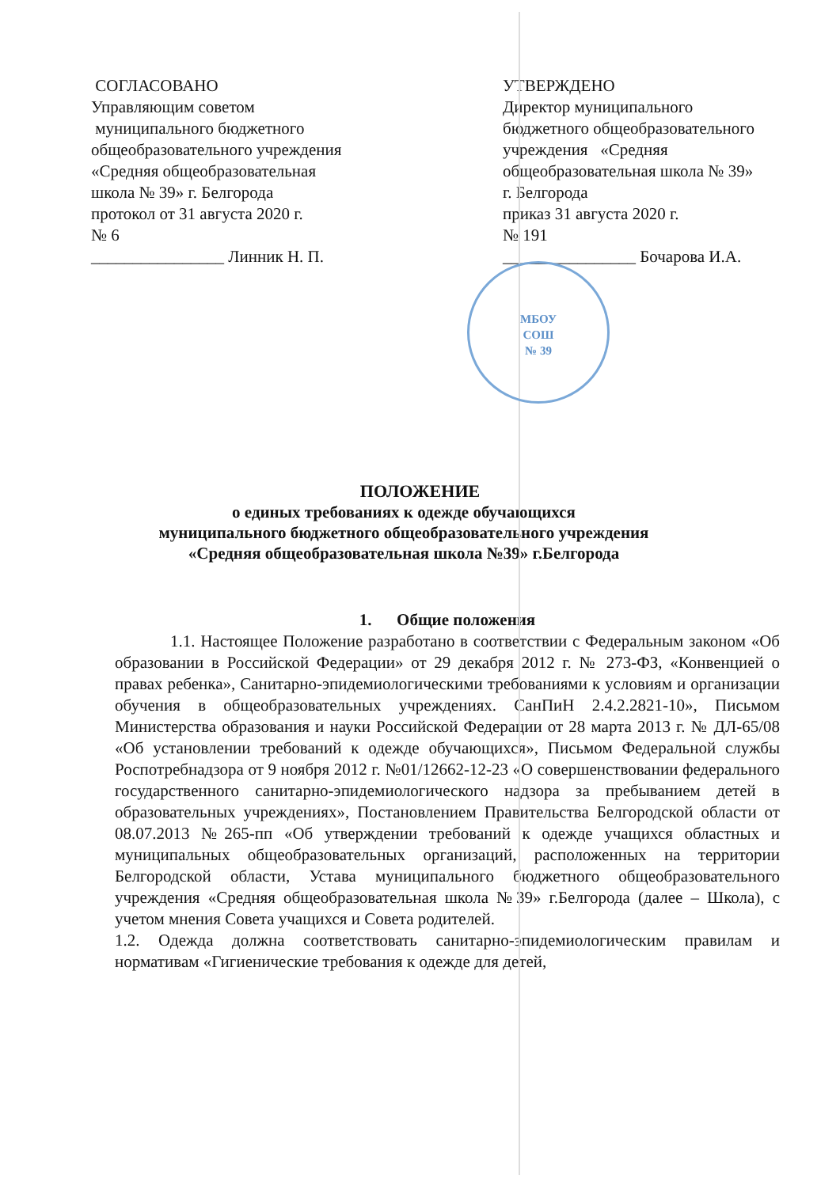СОГЛАСОВАНО
Управляющим советом
муниципального бюджетного
общеобразовательного учреждения
«Средняя общеобразовательная
школа № 39» г. Белгорода
протокол от 31 августа 2020 г.
№ 6
________________ Линник Н. П.
УТВЕРЖДЕНО
Директор муниципального
бюджетного общеобразовательного
учреждения «Средняя
общеобразовательная школа № 39»
г. Белгорода
приказ 31 августа 2020 г.
№ 191
________________ Бочарова И.А.
МБОУ
СОШ
№ 39
ПОЛОЖЕНИЕ
о единых требованиях к одежде обучающихся
муниципального бюджетного общеобразовательного учреждения
«Средняя общеобразовательная школа №39» г.Белгорода
1. Общие положения
1.1. Настоящее Положение разработано в соответствии с Федеральным законом «Об образовании в Российской Федерации» от 29 декабря 2012 г. № 273-ФЗ, «Конвенцией о правах ребенка», Санитарно-эпидемиологическими требованиями к условиям и организации обучения в общеобразовательных учреждениях. СанПиН 2.4.2.2821-10», Письмом Министерства образования и науки Российской Федерации от 28 марта 2013 г. № ДЛ-65/08 «Об установлении требований к одежде обучающихся», Письмом Федеральной службы Роспотребнадзора от 9 ноября 2012 г. №01/12662-12-23 «О совершенствовании федерального государственного санитарно-эпидемиологического надзора за пребыванием детей в образовательных учреждениях», Постановлением Правительства Белгородской области от 08.07.2013 №265-пп «Об утверждении требований к одежде учащихся областных и муниципальных общеобразовательных организаций, расположенных на территории Белгородской области, Устава муниципального бюджетного общеобразовательного учреждения «Средняя общеобразовательная школа №39» г.Белгорода (далее – Школа), с учетом мнения Совета учащихся и Совета родителей.
1.2. Одежда должна соответствовать санитарно-эпидемиологическим правилам и нормативам «Гигиенические требования к одежде для детей,